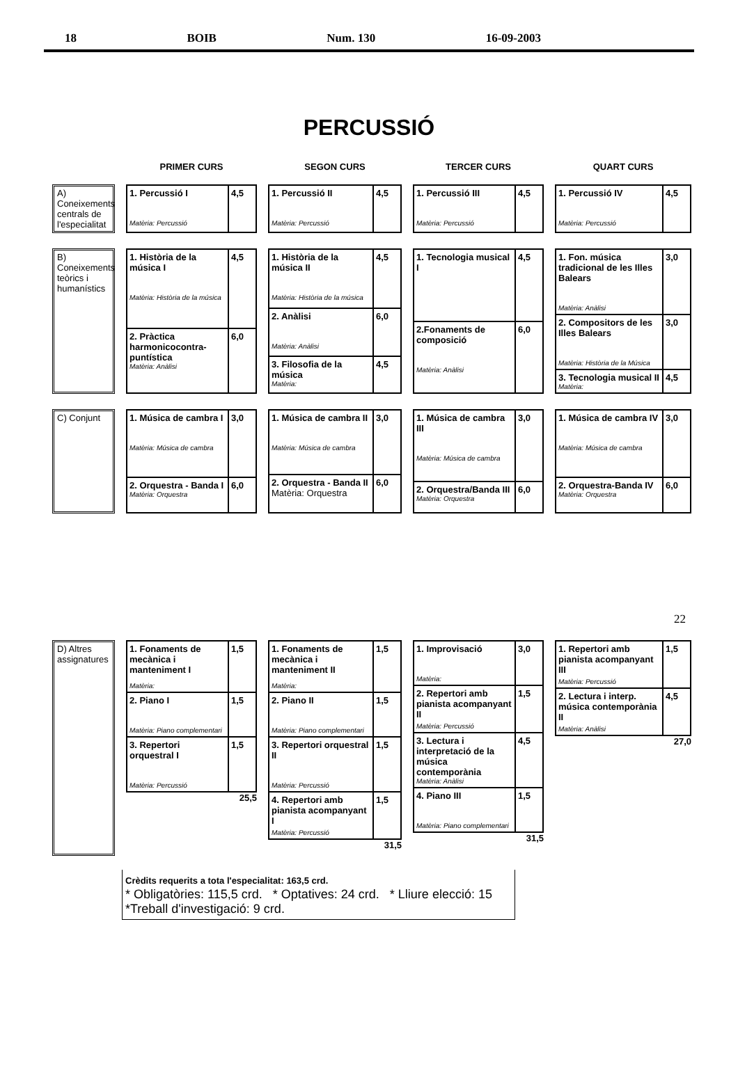18 BOIB Num. 130 16-09-2003
PERCUSSIÓ
PRIMER CURS
SEGON CURS
TERCER CURS
QUART CURS
A) Coneixements centrals de l'especialitat
| 1. Percussió I Matèria: Percussió | 4,5 |
| 1. Percussió II Matèria: Percussió | 4,5 |
| 1. Percussió III Matèria: Percussió | 4,5 |
| 1. Percussió IV Matèria: Percussió | 4,5 |
B) Coneixements teòrics i humanístics
| 1. Història de la música I Matèria: Història de la música | 4,5 |
| 2. Pràctica harmonicocontra-puntística Matèria: Anàlisi | 6,0 |
| 1. Història de la música II Matèria: Història de la música | 4,5 |
| 2. Anàlisi Matèria: Anàlisi | 6,0 |
| 3. Filosofia de la música Matèria: | 4,5 |
| 1. Tecnologia musical I | 4,5 |
| 2.Fonaments de composició Matèria: Anàlisi | 6,0 |
| 1. Fon. música tradicional de les Illes Balears Matèria: Anàlisi | 3,0 |
| 2. Compositors de les Illes Balears Matèria: Història de la Música | 3,0 |
| 3. Tecnologia musical II Matèria: | 4,5 |
C) Conjunt
| 1. Música de cambra I Matèria: Música de cambra | 3,0 |
| 2. Orquestra - Banda I Matèria: Orquestra | 6,0 |
| 1. Música de cambra II Matèria: Música de cambra | 3,0 |
| 2. Orquestra - Banda II Matèria: Orquestra | 6,0 |
| 1. Música de cambra III Matèria: Música de cambra | 3,0 |
| 2. Orquestra/Banda III Matèria: Orquestra | 6,0 |
| 1. Música de cambra IV Matèria: Música de cambra | 3,0 |
| 2. Orquestra-Banda IV Matèria: Orquestra | 6,0 |
22
D) Altres assignatures
| 1. Fonaments de mecànica i manteniment I Matèria: | 1,5 |
| 2. Piano I Matèria: Piano complementari | 1,5 |
| 3. Repertori orquestral I Matèria: Percussió | 1,5 |
25,5
| 1. Fonaments de mecànica i manteniment II Matèria: | 1,5 |
| 2. Piano II Matèria: Piano complementari | 1,5 |
| 3. Repertori orquestral II Matèria: Percussió | 1,5 |
| 4. Repertori amb pianista acompanyant I Matèria: Percussió | 1,5 |
31,5
| 1. Improvisació Matèria: | 3,0 |
| 2. Repertori amb pianista acompanyant II Matèria: Percussió | 1,5 |
| 3. Lectura i interpretació de la música contemporània Matèria: Anàlisi | 4,5 |
| 4. Piano III Matèria: Piano complementari | 1,5 |
31,5
| 1. Repertori amb pianista acompanyant III Matèria: Percussió | 1,5 |
| 2. Lectura i interp. música contemporània II Matèria: Anàlisi | 4,5 |
27,0
Crèdits requerits a tota l'especialitat: 163,5 crd.
* Obligatòries: 115,5 crd. * Optatives: 24 crd. * Lliure elecció: 15 *Treball d'investigació: 9 crd.